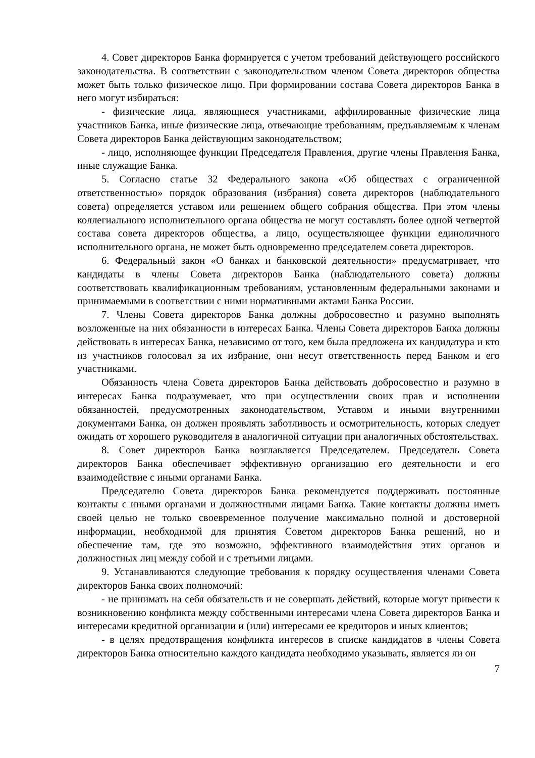4. Совет директоров Банка формируется с учетом требований действующего российского законодательства. В соответствии с законодательством членом Совета директоров общества может быть только физическое лицо. При формировании состава Совета директоров Банка в него могут избираться:
- физические лица, являющиеся участниками, аффилированные физические лица участников Банка, иные физические лица, отвечающие требованиям, предъявляемым к членам Совета директоров Банка действующим законодательством;
- лицо, исполняющее функции Председателя Правления, другие члены Правления Банка, иные служащие Банка.
5. Согласно статье 32 Федерального закона «Об обществах с ограниченной ответственностью» порядок образования (избрания) совета директоров (наблюдательного совета) определяется уставом или решением общего собрания общества. При этом члены коллегиального исполнительного органа общества не могут составлять более одной четвертой состава совета директоров общества, а лицо, осуществляющее функции единоличного исполнительного органа, не может быть одновременно председателем совета директоров.
6. Федеральный закон «О банках и банковской деятельности» предусматривает, что кандидаты в члены Совета директоров Банка (наблюдательного совета) должны соответствовать квалификационным требованиям, установленным федеральными законами и принимаемыми в соответствии с ними нормативными актами Банка России.
7. Члены Совета директоров Банка должны добросовестно и разумно выполнять возложенные на них обязанности в интересах Банка. Члены Совета директоров Банка должны действовать в интересах Банка, независимо от того, кем была предложена их кандидатура и кто из участников голосовал за их избрание, они несут ответственность перед Банком и его участниками.
Обязанность члена Совета директоров Банка действовать добросовестно и разумно в интересах Банка подразумевает, что при осуществлении своих прав и исполнении обязанностей, предусмотренных законодательством, Уставом и иными внутренними документами Банка, он должен проявлять заботливость и осмотрительность, которых следует ожидать от хорошего руководителя в аналогичной ситуации при аналогичных обстоятельствах.
8. Совет директоров Банка возглавляется Председателем. Председатель Совета директоров Банка обеспечивает эффективную организацию его деятельности и его взаимодействие с иными органами Банка.
Председателю Совета директоров Банка рекомендуется поддерживать постоянные контакты с иными органами и должностными лицами Банка. Такие контакты должны иметь своей целью не только своевременное получение максимально полной и достоверной информации, необходимой для принятия Советом директоров Банка решений, но и обеспечение там, где это возможно, эффективного взаимодействия этих органов и должностных лиц между собой и с третьими лицами.
9. Устанавливаются следующие требования к порядку осуществления членами Совета директоров Банка своих полномочий:
- не принимать на себя обязательств и не совершать действий, которые могут привести к возникновению конфликта между собственными интересами члена Совета директоров Банка и интересами кредитной организации и (или) интересами ее кредиторов и иных клиентов;
- в целях предотвращения конфликта интересов в списке кандидатов в члены Совета директоров Банка относительно каждого кандидата необходимо указывать, является ли он
7